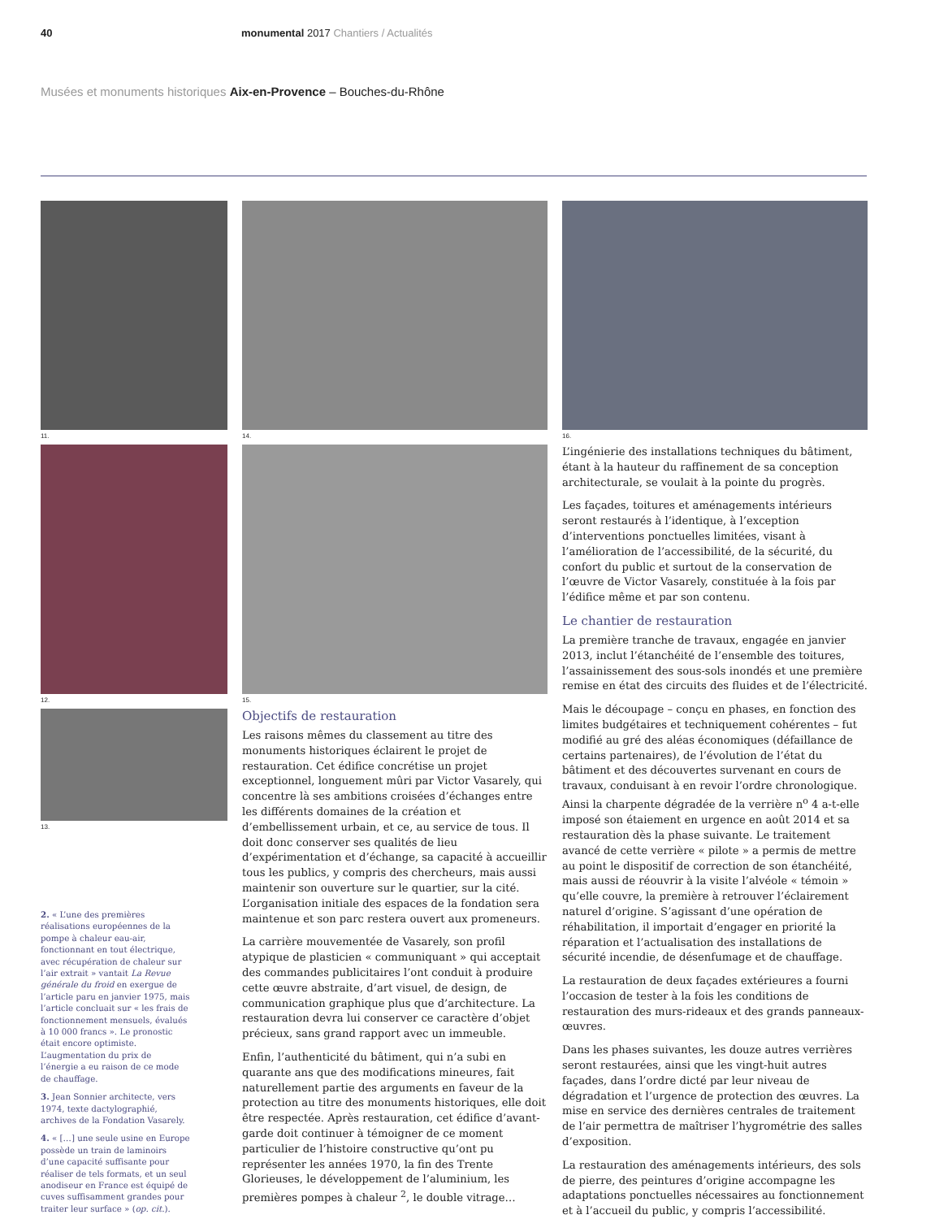40 monumental 2017 Chantiers / Actualités
Musées et monuments historiques Aix-en-Provence – Bouches-du-Rhône
11.
12.
13.
2. « L’une des premières réalisations européennes de la pompe à chaleur eau-air, fonctionnant en tout électrique, avec récupération de chaleur sur l’air extrait » vantait La Revue générale du froid en exergue de l’article paru en janvier 1975, mais l’article concluait sur « les frais de fonctionnement mensuels, évalués à 10 000 francs ». Le pronostic était encore optimiste. L’augmentation du prix de l’énergie a eu raison de ce mode de chauffage.
3. Jean Sonnier architecte, vers 1974, texte dactylographié, archives de la Fondation Vasarely.
4. « […] une seule usine en Europe possède un train de laminoirs d’une capacité suffisante pour réaliser de tels formats, et un seul anodiseur en France est équipé de cuves suffisamment grandes pour traiter leur surface » (op. cit.).
14.
15.
Objectifs de restauration
Les raisons mêmes du classement au titre des monuments historiques éclairent le projet de restauration. Cet édifice concrétise un projet exceptionnel, longuement mûri par Victor Vasarely, qui concentre là ses ambitions croisées d’échanges entre les différents domaines de la création et d’embellissement urbain, et ce, au service de tous. Il doit donc conserver ses qualités de lieu d’expérimentation et d’échange, sa capacité à accueillir tous les publics, y compris des chercheurs, mais aussi maintenir son ouverture sur le quartier, sur la cité. L’organisation initiale des espaces de la fondation sera maintenue et son parc restera ouvert aux promeneurs.
La carrière mouvementée de Vasarely, son profil atypique de plasticien « communiquant » qui acceptait des commandes publicitaires l’ont conduit à produire cette œuvre abstraite, d’art visuel, de design, de communication graphique plus que d’architecture. La restauration devra lui conserver ce caractère d’objet précieux, sans grand rapport avec un immeuble.
Enfin, l’authenticité du bâtiment, qui n’a subi en quarante ans que des modifications mineures, fait naturellement partie des arguments en faveur de la protection au titre des monuments historiques, elle doit être respectée. Après restauration, cet édifice d’avant-garde doit continuer à témoigner de ce moment particulier de l’histoire constructive qu’ont pu représenter les années 1970, la fin des Trente Glorieuses, le développement de l’aluminium, les premières pompes à chaleur <sup>2</sup>, le double vitrage…
16.
L’ingénierie des installations techniques du bâtiment, étant à la hauteur du raffinement de sa conception architecturale, se voulait à la pointe du progrès.
Les façades, toitures et aménagements intérieurs seront restaurés à l’identique, à l’exception d’interventions ponctuelles limitées, visant à l’amélioration de l’accessibilité, de la sécurité, du confort du public et surtout de la conservation de l’œuvre de Victor Vasarely, constituée à la fois par l’édifice même et par son contenu.
Le chantier de restauration
La première tranche de travaux, engagée en janvier 2013, inclut l’étanchéité de l’ensemble des toitures, l’assainissement des sous-sols inondés et une première remise en état des circuits des fluides et de l’électricité.
Mais le découpage – conçu en phases, en fonction des limites budgétaires et techniquement cohérentes – fut modifié au gré des aléas économiques (défaillance de certains partenaires), de l’évolution de l’état du bâtiment et des découvertes survenant en cours de travaux, conduisant à en revoir l’ordre chronologique. Ainsi la charpente dégradée de la verrière n<sup>o</sup> 4 a-t-elle imposé son étaiement en urgence en août 2014 et sa restauration dès la phase suivante. Le traitement avancé de cette verrière « pilote » a permis de mettre au point le dispositif de correction de son étanchéité, mais aussi de réouvrir à la visite l’alvéole « témoin » qu’elle couvre, la première à retrouver l’éclairement naturel d’origine. S’agissant d’une opération de réhabilitation, il importait d’engager en priorité la réparation et l’actualisation des installations de sécurité incendie, de désenfumage et de chauffage.
La restauration de deux façades extérieures a fourni l’occasion de tester à la fois les conditions de restauration des murs-rideaux et des grands panneaux-œuvres.
Dans les phases suivantes, les douze autres verrières seront restaurées, ainsi que les vingt-huit autres façades, dans l’ordre dicté par leur niveau de dégradation et l’urgence de protection des œuvres. La mise en service des dernières centrales de traitement de l’air permettra de maîtriser l’hygrométrie des salles d’exposition.
La restauration des aménagements intérieurs, des sols de pierre, des peintures d’origine accompagne les adaptations ponctuelles nécessaires au fonctionnement et à l’accueil du public, y compris l’accessibilité.